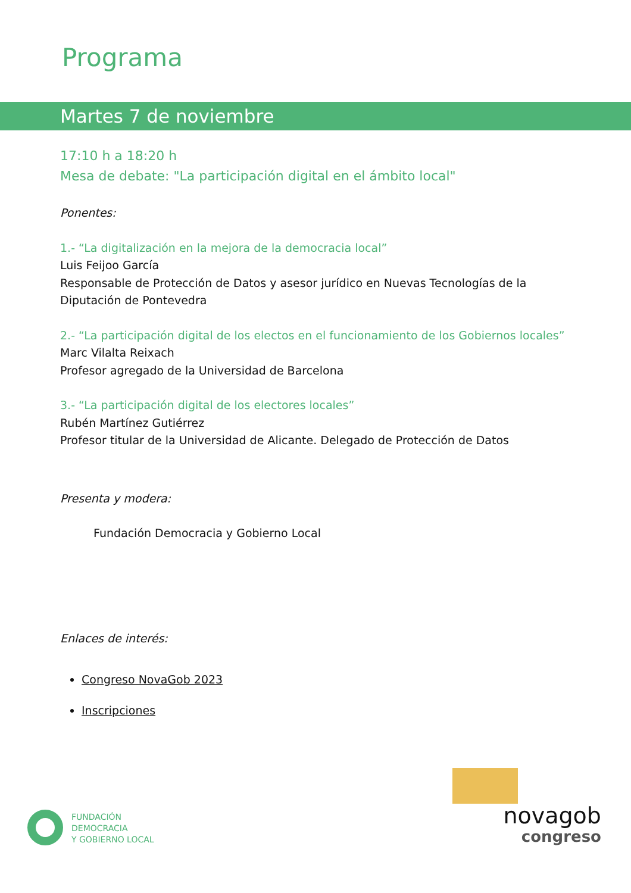Programa
Martes 7 de noviembre
17:10 h a 18:20 h
Mesa de debate: "La participación digital en el ámbito local"
Ponentes:
1.- “La digitalización en la mejora de la democracia local”
Luis Feijoo García
Responsable de Protección de Datos y asesor jurídico en Nuevas Tecnologías de la Diputación de Pontevedra
2.- “La participación digital de los electos en el funcionamiento de los Gobiernos locales”
Marc Vilalta Reixach
Profesor agregado de la Universidad de Barcelona
3.- “La participación digital de los electores locales”
Rubén Martínez Gutiérrez
Profesor titular de la Universidad de Alicante. Delegado de Protección de Datos
Presenta y modera:
Fundación Democracia y Gobierno Local
Enlaces de interés:
Congreso NovaGob 2023
Inscripciones
FUNDACIÓN
DEMOCRACIA
Y GOBIERNO LOCAL
novagob
congreso